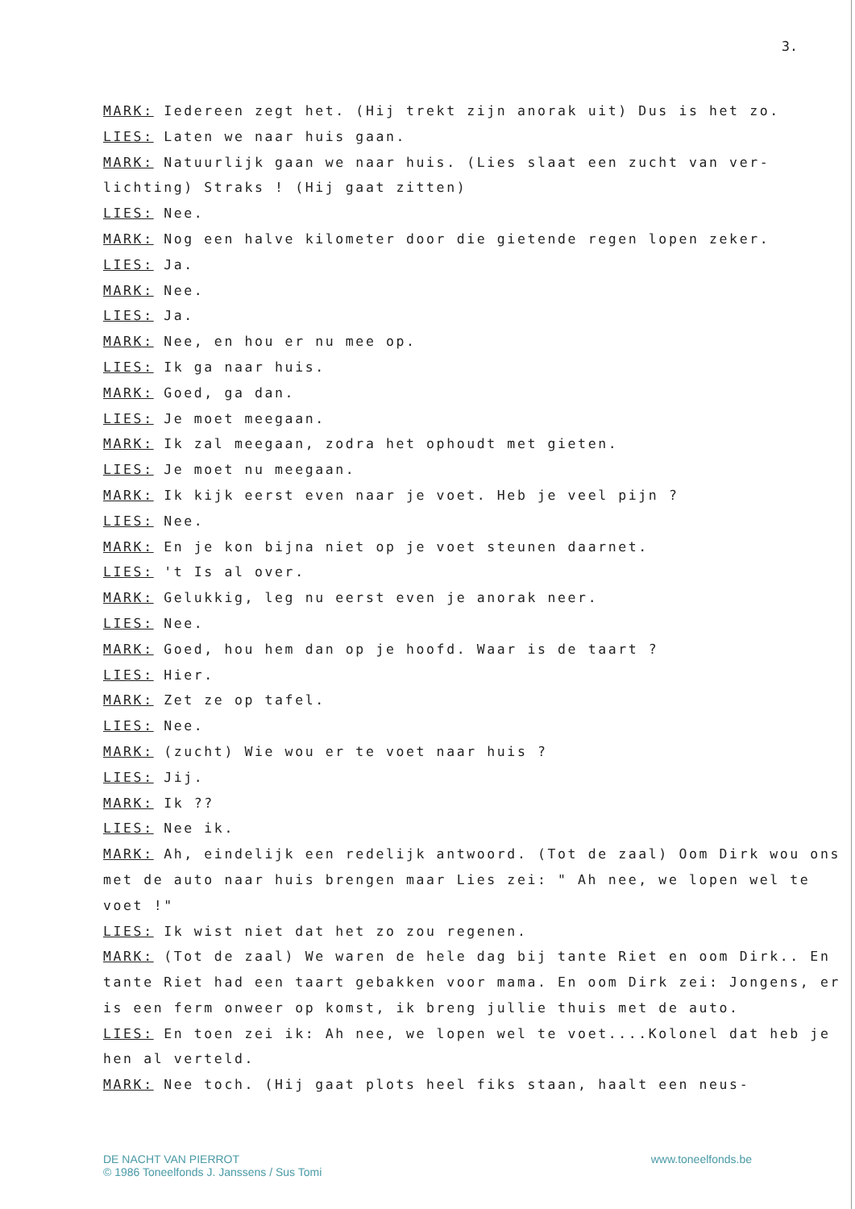3.
MARK: Iedereen zegt het. (Hij trekt zijn anorak uit) Dus is het zo.
LIES: Laten we naar huis gaan.
MARK: Natuurlijk gaan we naar huis. (Lies slaat een zucht van ver-lichting) Straks ! (Hij gaat zitten)
LIES: Nee.
MARK: Nog een halve kilometer door die gietende regen lopen zeker.
LIES: Ja.
MARK: Nee.
LIES: Ja.
MARK: Nee, en hou er nu mee op.
LIES: Ik ga naar huis.
MARK: Goed, ga dan.
LIES: Je moet meegaan.
MARK: Ik zal meegaan, zodra het ophoudt met gieten.
LIES: Je moet nu meegaan.
MARK: Ik kijk eerst even naar je voet. Heb je veel pijn ?
LIES: Nee.
MARK: En je kon bijna niet op je voet steunen daarnet.
LIES: 't Is al over.
MARK: Gelukkig, leg nu eerst even je anorak neer.
LIES: Nee.
MARK: Goed, hou hem dan op je hoofd. Waar is de taart ?
LIES: Hier.
MARK: Zet ze op tafel.
LIES: Nee.
MARK: (zucht) Wie wou er te voet naar huis ?
LIES: Jij.
MARK: Ik ??
LIES: Nee ik.
MARK: Ah, eindelijk een redelijk antwoord. (Tot de zaal) Oom Dirk wou ons met de auto naar huis brengen maar Lies zei: " Ah nee, we lopen wel te voet !"
LIES: Ik wist niet dat het zo zou regenen.
MARK: (Tot de zaal) We waren de hele dag bij tante Riet en oom Dirk.. En tante Riet had een taart gebakken voor mama. En oom Dirk zei: Jongens, er is een ferm onweer op komst, ik breng jullie thuis met de auto.
LIES: En toen zei ik: Ah nee, we lopen wel te voet....Kolonel dat heb je hen al verteld.
MARK: Nee toch. (Hij gaat plots heel fiks staan, haalt een neus-
DE NACHT VAN PIERROT
© 1986 Toneelfonds J. Janssens / Sus Tomi
www.toneelfonds.be